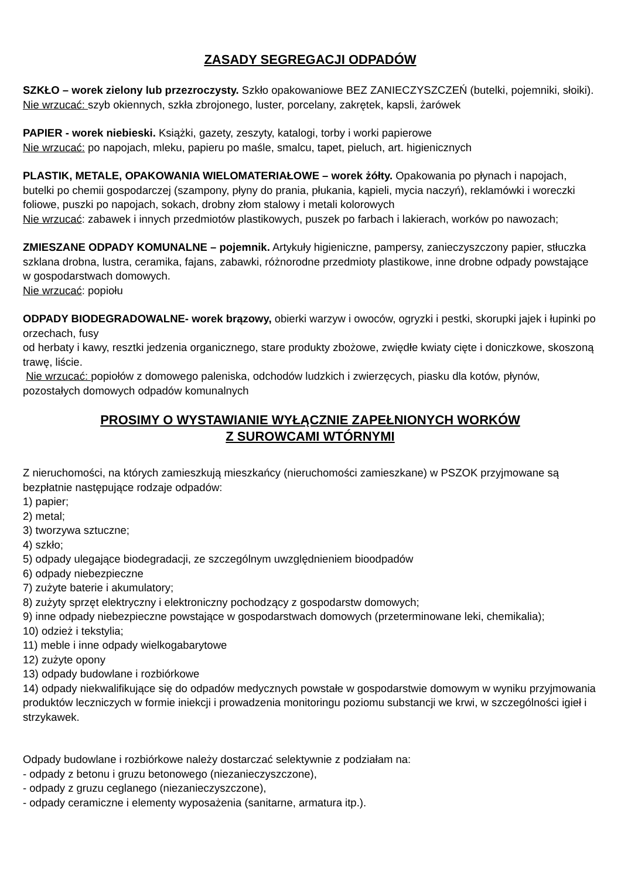ZASADY SEGREGACJI ODPADÓW
SZKŁO – worek zielony lub przezroczysty. Szkło opakowaniowe BEZ ZANIECZYSZCZEŃ (butelki, pojemniki, słoiki).
Nie wrzucać: szyb okiennych, szkła zbrojonego, luster, porcelany, zakrętek, kapsli, żarówek
PAPIER - worek niebieski. Książki, gazety, zeszyty, katalogi, torby i worki papierowe
Nie wrzucać: po napojach, mleku, papieru po maśle, smalcu, tapet, pieluch, art. higienicznych
PLASTIK, METALE, OPAKOWANIA WIELOMATERIAŁOWE – worek żółty. Opakowania po płynach i napojach, butelki po chemii gospodarczej (szampony, płyny do prania, płukania, kąpieli, mycia naczyń), reklamówki i woreczki foliowe, puszki po napojach, sokach, drobny złom stalowy i metali kolorowych
Nie wrzucać: zabawek i innych przedmiotów plastikowych, puszek po farbach i lakierach, worków po nawozach;
ZMIESZANE ODPADY KOMUNALNE – pojemnik. Artykuły higieniczne, pampersy, zanieczyszczony papier, stłuczka szklana drobna, lustra, ceramika, fajans, zabawki, różnorodne przedmioty plastikowe, inne drobne odpady powstające w gospodarstwach domowych.
Nie wrzucać: popiołu
ODPADY BIODEGRADOWALNE- worek brązowy, obierki warzyw i owoców, ogryzki i pestki, skorupki jajek i łupinki po orzechach, fusy
od herbaty i kawy, resztki jedzenia organicznego, stare produkty zbożowe, zwiędłe kwiaty cięte i doniczkowe, skoszoną trawę, liście.
Nie wrzucać: popiołów z domowego paleniska, odchodów ludzkich i zwierzęcych, piasku dla kotów, płynów, pozostałych domowych odpadów komunalnych
PROSIMY O WYSTAWIANIE WYŁĄCZNIE ZAPEŁNIONYCH WORKÓW
Z SUROWCAMI WTÓRNYMI
Z nieruchomości, na których zamieszkują mieszkańcy (nieruchomości zamieszkane) w PSZOK przyjmowane są bezpłatnie następujące rodzaje odpadów:
1) papier;
2) metal;
3) tworzywa sztuczne;
4) szkło;
5) odpady ulegające biodegradacji, ze szczególnym uwzględnieniem bioodpadów
6) odpady niebezpieczne
7) zużyte baterie i akumulatory;
8) zużyty sprzęt elektryczny i elektroniczny pochodzący z gospodarstw domowych;
9) inne odpady niebezpieczne powstające w gospodarstwach domowych (przeterminowane leki, chemikalia);
10) odzież i tekstylia;
11) meble i inne odpady wielkogabarytowe
12) zużyte opony
13) odpady budowlane i rozbiórkowe
14) odpady niekwalifikujące się do odpadów medycznych powstałe w gospodarstwie domowym w wyniku przyjmowania produktów leczniczych w formie iniekcji i prowadzenia monitoringu poziomu substancji we krwi, w szczególności igieł i strzykawek.
Odpady budowlane i rozbiórkowe należy dostarczać selektywnie z podziałam na:
- odpady z betonu i gruzu betonowego (niezanieczyszczone),
- odpady z gruzu ceglanego (niezanieczyszczone),
- odpady ceramiczne i elementy wyposażenia (sanitarne, armatura itp.).